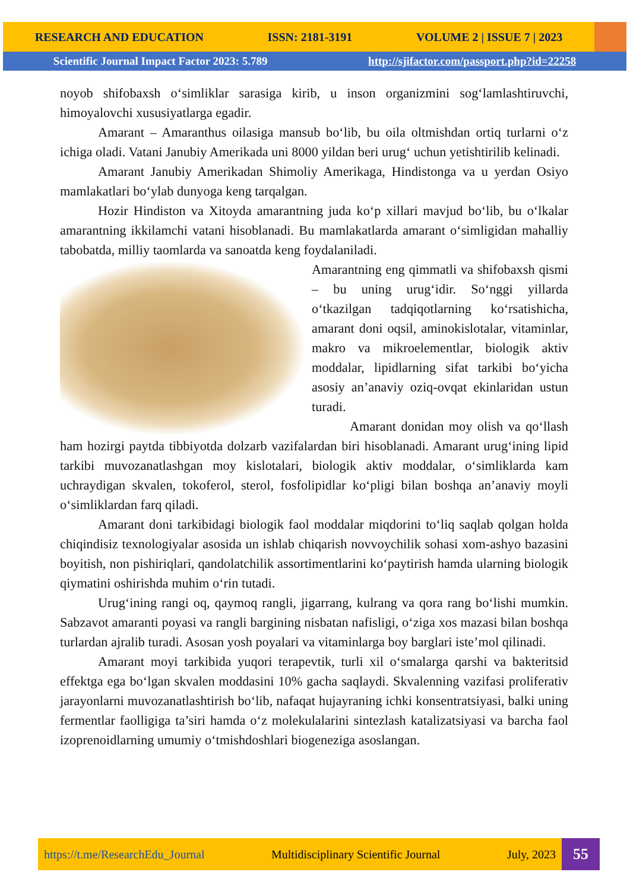RESEARCH AND EDUCATION ISSN: 2181-3191 VOLUME 2 | ISSUE 7 | 2023
Scientific Journal Impact Factor 2023: 5.789 http://sjifactor.com/passport.php?id=22258
noyob shifobaxsh o‘simliklar sarasiga kirib, u inson organizmini sog‘lamlashtiruvchi, himoyalovchi xususiyatlarga egadir.
Amarant – Amaranthus oilasiga mansub bo‘lib, bu oila oltmishdan ortiq turlarni o‘z ichiga oladi. Vatani Janubiy Amerikada uni 8000 yildan beri urug‘ uchun yetishtirilib kelinadi.
Amarant Janubiy Amerikadan Shimoliy Amerikaga, Hindistonga va u yerdan Osiyo mamlakatlari bo‘ylab dunyoga keng tarqalgan.
Hozir Hindiston va Xitoyda amarantning juda ko‘p xillari mavjud bo‘lib, bu o‘lkalar amarantning ikkilamchi vatani hisoblanadi. Bu mamlakatlarda amarant o‘simligidan mahalliy tabobatda, milliy taomlarda va sanoatda keng foydalaniladi.
Amarantning eng qimmatli va shifobaxsh qismi – bu uning urug‘idir. So‘nggi yillarda o‘tkazilgan tadqiqotlarning ko‘rsatishicha, amarant doni oqsil, aminokislotalar, vitaminlar, makro va mikroelementlar, biologik aktiv moddalar, lipidlarning sifat tarkibi bo‘yicha asosiy an’anaviy oziq-ovqat ekinlaridan ustun turadi.
Amarant donidan moy olish va qo‘llash ham hozirgi paytda tibbiyotda dolzarb vazifalardan biri hisoblanadi. Amarant urug‘ining lipid tarkibi muvozanatlashgan moy kislotalari, biologik aktiv moddalar, o‘simliklarda kam uchraydigan skvalen, tokoferol, sterol, fosfolipidlar ko‘pligi bilan boshqa an’anaviy moyli o‘simliklardan farq qiladi.
Amarant doni tarkibidagi biologik faol moddalar miqdorini to‘liq saqlab qolgan holda chiqindisiz texnologiyalar asosida un ishlab chiqarish novvoychilik sohasi xom-ashyo bazasini boyitish, non pishiriqlari, qandolatchilik assortimentlarini ko‘paytirish hamda ularning biologik qiymatini oshirishda muhim o‘rin tutadi.
Urug‘ining rangi oq, qaymoq rangli, jigarrang, kulrang va qora rang bo‘lishi mumkin. Sabzavot amaranti poyasi va rangli bargining nisbatan nafisligi, o‘ziga xos mazasi bilan boshqa turlardan ajralib turadi. Asosan yosh poyalari va vitaminlarga boy barglari iste’mol qilinadi.
Amarant moyi tarkibida yuqori terapevtik, turli xil o‘smalarga qarshi va bakteritsid effektga ega bo‘lgan skvalen moddasini 10% gacha saqlaydi. Skvalenning vazifasi proliferativ jarayonlarni muvozanatlashtirish bo‘lib, nafaqat hujayraning ichki konsentratsiyasi, balki uning fermentlar faolligiga ta’siri hamda o‘z molekulalarini sintezlash katalizatsiyasi va barcha faol izoprenoidlarning umumiy o‘tmishdoshlari biogeneziga asoslangan.
https://t.me/ResearchEdu_Journal Multidisciplinary Scientific Journal July, 2023
55